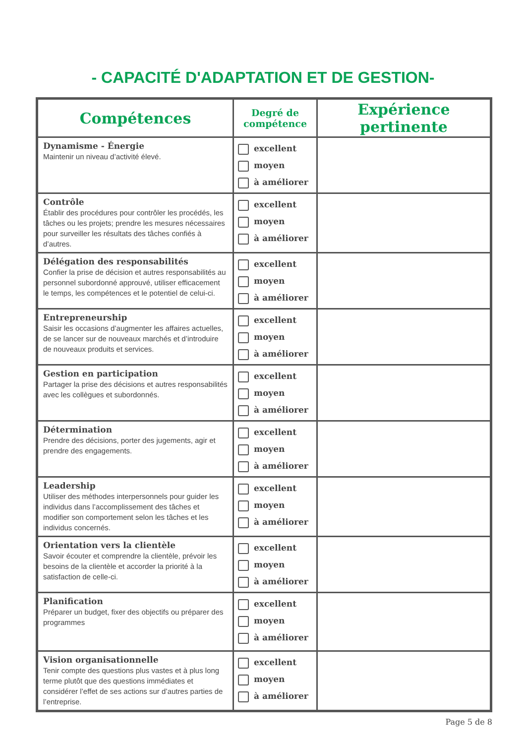- CAPACITÉ D'ADAPTATION ET DE GESTION-
| Compétences | Degré de compétence | Expérience pertinente |
| --- | --- | --- |
| Dynamisme - Énergie Maintenir un niveau d’activité élevé. | excellent moyen à améliorer | |
| Contrôle Établir des procédures pour contrôler les procédés, les tâches ou les projets; prendre les mesures nécessaires pour surveiller les résultats des tâches confiés à d’autres. | excellent moyen à améliorer | |
| Délégation des responsabilités Confier la prise de décision et autres responsabilités au personnel subordonné approuvé, utiliser efficacement le temps, les compétences et le potentiel de celui-ci. | excellent moyen à améliorer | |
| Entrepreneurship Saisir les occasions d’augmenter les affaires actuelles, de se lancer sur de nouveaux marchés et d’introduire de nouveaux produits et services. | excellent moyen à améliorer | |
| Gestion en participation Partager la prise des décisions et autres responsabilités avec les collègues et subordonnés. | excellent moyen à améliorer | |
| Détermination Prendre des décisions, porter des jugements, agir et prendre des engagements. | excellent moyen à améliorer | |
| Leadership Utiliser des méthodes interpersonnels pour guider les individus dans l’accomplissement des tâches et modifier son comportement selon les tâches et les individus concernés. | excellent moyen à améliorer | |
| Orientation vers la clientèle Savoir écouter et comprendre la clientèle, prévoir les besoins de la clientèle et accorder la priorité à la satisfaction de celle-ci. | excellent moyen à améliorer | |
| Planification Préparer un budget, fixer des objectifs ou préparer des programmes | excellent moyen à améliorer | |
| Vision organisationnelle Tenir compte des questions plus vastes et à plus long terme plutôt que des questions immédiates et considérer l’effet de ses actions sur d’autres parties de l’entreprise. | excellent moyen à améliorer | |
Page 5 de 8